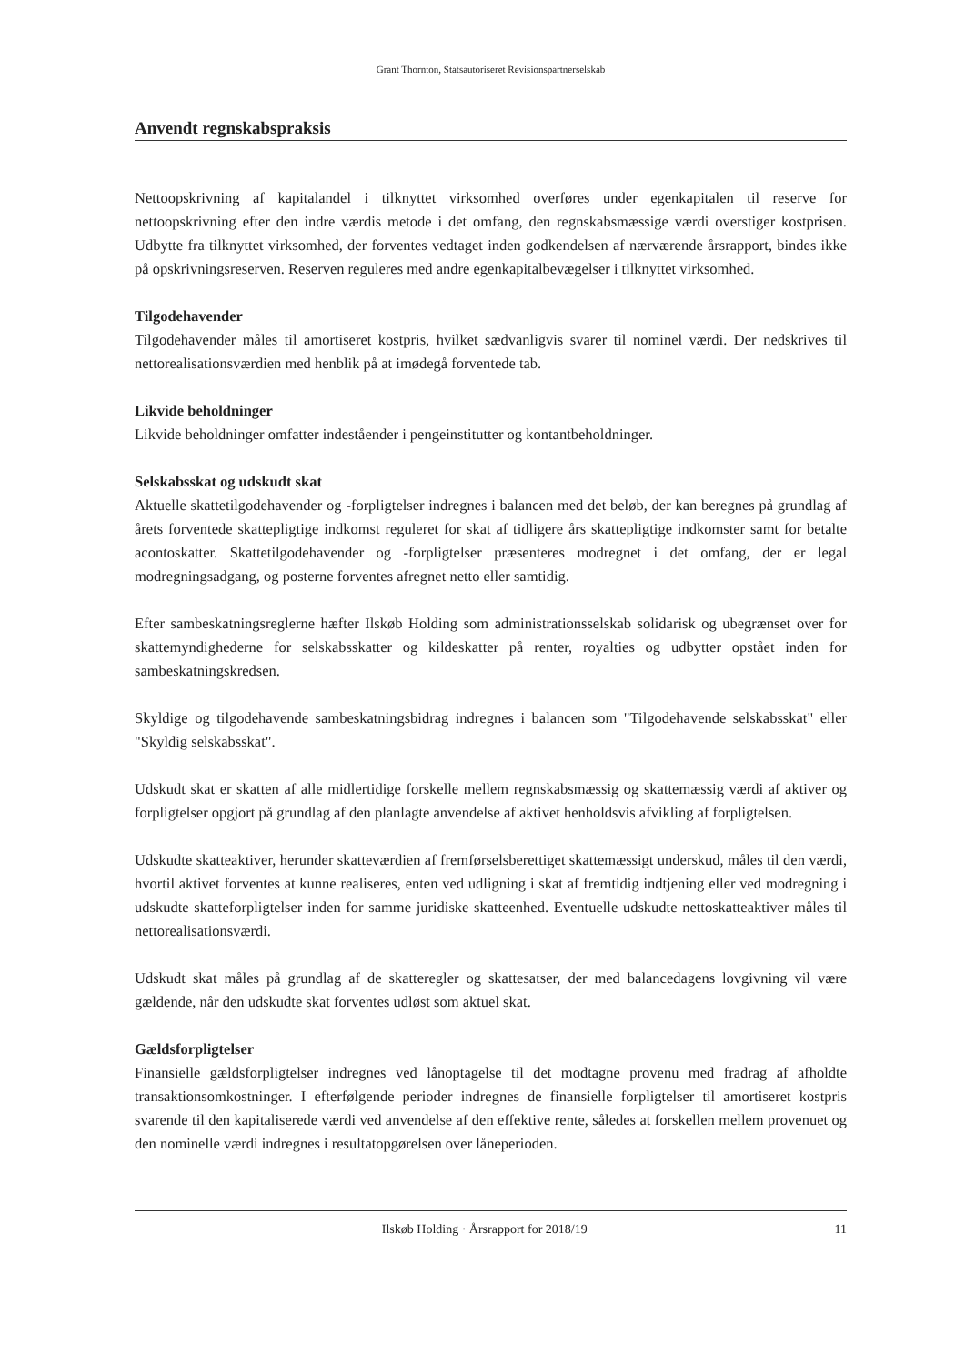Grant Thornton, Statsautoriseret Revisionspartnerselskab
Anvendt regnskabspraksis
Nettoopskrivning af kapitalandel i tilknyttet virksomhed overføres under egenkapitalen til reserve for nettoopskrivning efter den indre værdis metode i det omfang, den regnskabsmæssige værdi overstiger kostprisen. Udbytte fra tilknyttet virksomhed, der forventes vedtaget inden godkendelsen af nærværende årsrapport, bindes ikke på opskrivningsreserven. Reserven reguleres med andre egenkapitalbevægelser i tilknyttet virksomhed.
Tilgodehavender
Tilgodehavender måles til amortiseret kostpris, hvilket sædvanligvis svarer til nominel værdi. Der nedskrives til nettorealisationsværdien med henblik på at imødegå forventede tab.
Likvide beholdninger
Likvide beholdninger omfatter indeståender i pengeinstitutter og kontantbeholdninger.
Selskabsskat og udskudt skat
Aktuelle skattetilgodehavender og -forpligtelser indregnes i balancen med det beløb, der kan beregnes på grundlag af årets forventede skattepligtige indkomst reguleret for skat af tidligere års skattepligtige indkomster samt for betalte acontoskatter. Skattetilgodehavender og -forpligtelser præsenteres modregnet i det omfang, der er legal modregningsadgang, og posterne forventes afregnet netto eller samtidig.
Efter sambeskatningsreglerne hæfter Ilskøb Holding som administrationsselskab solidarisk og ubegrænset over for skattemyndighederne for selskabsskatter og kildeskatter på renter, royalties og udbytter opstået inden for sambeskatningskredsen.
Skyldige og tilgodehavende sambeskatningsbidrag indregnes i balancen som "Tilgodehavende selskabsskat" eller "Skyldig selskabsskat".
Udskudt skat er skatten af alle midlertidige forskelle mellem regnskabsmæssig og skattemæssig værdi af aktiver og forpligtelser opgjort på grundlag af den planlagte anvendelse af aktivet henholdsvis afvikling af forpligtelsen.
Udskudte skatteaktiver, herunder skatteværdien af fremførselsberettiget skattemæssigt underskud, måles til den værdi, hvortil aktivet forventes at kunne realiseres, enten ved udligning i skat af fremtidig indtjening eller ved modregning i udskudte skatteforpligtelser inden for samme juridiske skatteenhed. Eventuelle udskudte nettoskatteaktiver måles til nettorealisationsværdi.
Udskudt skat måles på grundlag af de skatteregler og skattesatser, der med balancedagens lovgivning vil være gældende, når den udskudte skat forventes udløst som aktuel skat.
Gældsforpligtelser
Finansielle gældsforpligtelser indregnes ved lånoptagelse til det modtagne provenu med fradrag af afholdte transaktionsomkostninger. I efterfølgende perioder indregnes de finansielle forpligtelser til amortiseret kostpris svarende til den kapitaliserede værdi ved anvendelse af den effektive rente, således at forskellen mellem provenuet og den nominelle værdi indregnes i resultatopgørelsen over låneperioden.
Ilskøb Holding · Årsrapport for 2018/19 11